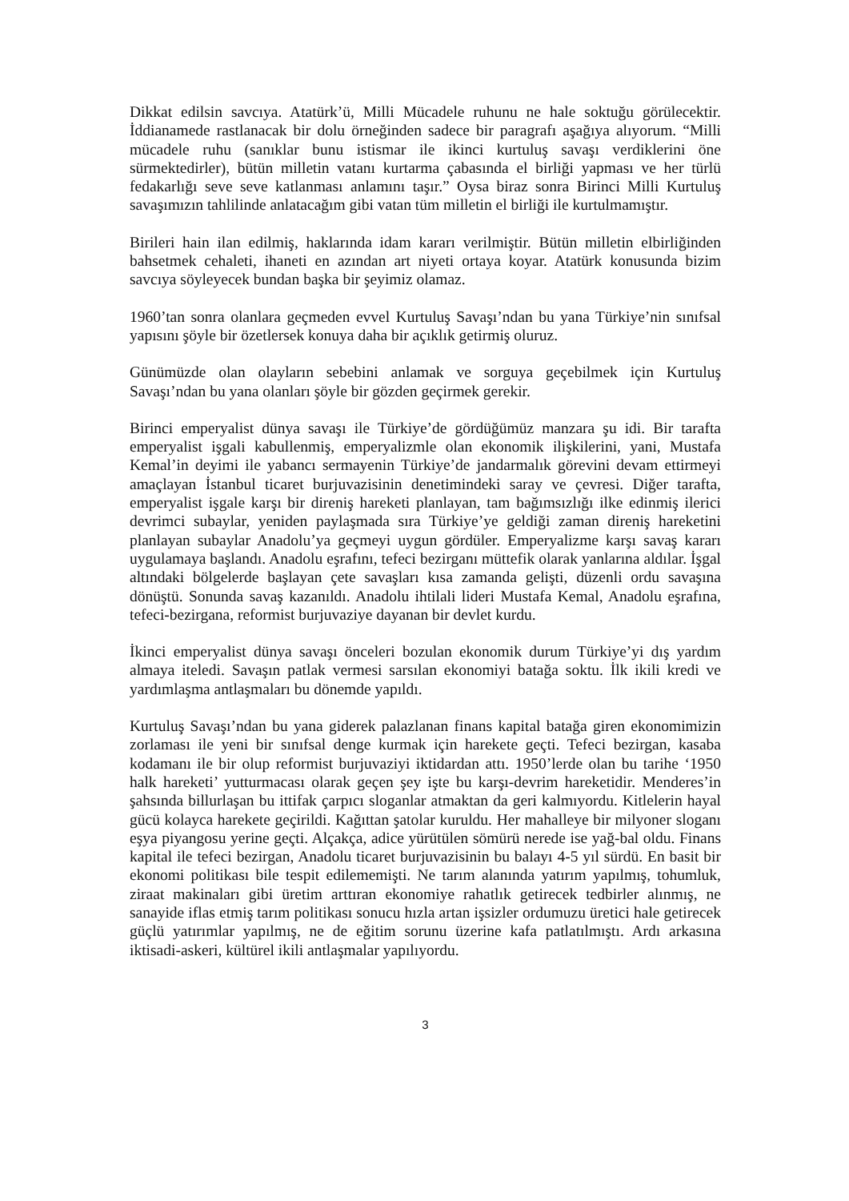Dikkat edilsin savcıya. Atatürk’ü, Milli Mücadele ruhunu ne hale soktuğu görülecektir. İddianamede rastlanacak bir dolu örneğinden sadece bir paragrafı aşağıya alıyorum. “Milli mücadele ruhu (sanıklar bunu istismar ile ikinci kurtuluş savaşı verdiklerini öne sürmektedirler), bütün milletin vatanı kurtarma çabasında el birliği yapması ve her türlü fedakarlığı seve seve katlanması anlamını taşır.” Oysa biraz sonra Birinci Milli Kurtuluş savaşımızın tahlilinde anlatacağım gibi vatan tüm milletin el birliği ile kurtulmamıştır.
Birileri hain ilan edilmiş, haklarında idam kararı verilmiştir. Bütün milletin elbirliğinden bahsetmek cehaleti, ihaneti en azından art niyeti ortaya koyar. Atatürk konusunda bizim savcıya söyleyecek bundan başka bir şeyimiz olamaz.
1960’tan sonra olanlara geçmeden evvel Kurtuluş Savaşı’ndan bu yana Türkiye’nin sınıfsal yapısını şöyle bir özetlersek konuya daha bir açıklık getirmiş oluruz.
Günümüzde olan olayların sebebini anlamak ve sorguya geçebilmek için Kurtuluş Savaşı’ndan bu yana olanları şöyle bir gözden geçirmek gerekir.
Birinci emperyalist dünya savaşı ile Türkiye’de gördüğümüz manzara şu idi. Bir tarafta emperyalist işgali kabullenmiş, emperyalizmle olan ekonomik ilişkilerini, yani, Mustafa Kemal’in deyimi ile yabancı sermayenin Türkiye’de jandarmalık görevini devam ettirmeyi amaçlayan İstanbul ticaret burjuvazisinin denetimindeki saray ve çevresi. Diğer tarafta, emperyalist işgale karşı bir direniş hareketi planlayan, tam bağımsızlığı ilke edinmiş ilerici devrimci subaylar, yeniden paylaşmada sıra Türkiye’ye geldiği zaman direniş hareketini planlayan subaylar Anadolu’ya geçmeyi uygun gördüler. Emperyalizme karşı savaş kararı uygulamaya başlandı. Anadolu eşrafını, tefeci bezirganı müttefik olarak yanlarına aldılar. İşgal altındaki bölgelerde başlayan çete savaşları kısa zamanda gelişti, düzenli ordu savaşına dönüştü. Sonunda savaş kazanıldı. Anadolu ihtilali lideri Mustafa Kemal, Anadolu eşrafına, tefeci-bezirgana, reformist burjuvaziye dayanan bir devlet kurdu.
İkinci emperyalist dünya savaşı önceleri bozulan ekonomik durum Türkiye’yi dış yardım almaya iteledi. Savaşın patlak vermesi sarsılan ekonomiyi batağa soktu. İlk ikili kredi ve yardımlaşma antlaşmaları bu dönemde yapıldı.
Kurtuluş Savaşı’ndan bu yana giderek palazlanan finans kapital batağa giren ekonomimizin zorlaması ile yeni bir sınıfsal denge kurmak için harekete geçti. Tefeci bezirgan, kasaba kodamanı ile bir olup reformist burjuvaziyi iktidardan attı. 1950’lerde olan bu tarihe ‘1950 halk hareketi’ yutturmacası olarak geçen şey işte bu karşı-devrim hareketidir. Menderes’in şahsında billurlaşan bu ittifak çarpıcı sloganlar atmaktan da geri kalmıyordu. Kitlelerin hayal gücü kolayca harekete geçirildi. Kağıttan şatolar kuruldu. Her mahalleye bir milyoner sloganı eşya piyangosu yerine geçti. Alçakça, adice yürütülen sömürü nerede ise yağ-bal oldu. Finans kapital ile tefeci bezirgan, Anadolu ticaret burjuvazisinin bu balayı 4-5 yıl sürdü. En basit bir ekonomi politikası bile tespit edilememişti. Ne tarım alanında yatırım yapılmış, tohumluk, ziraat makinaları gibi üretim arttıran ekonomiye rahatlık getirecek tedbirler alınmış, ne sanayide iflas etmiş tarım politikası sonucu hızla artan işsizler ordumuzu üretici hale getirecek güçlü yatırımlar yapılmış, ne de eğitim sorunu üzerine kafa patlatılmıştı. Ardı arkasına iktisadi-askeri, kültürel ikili antlaşmalar yapılıyordu.
3